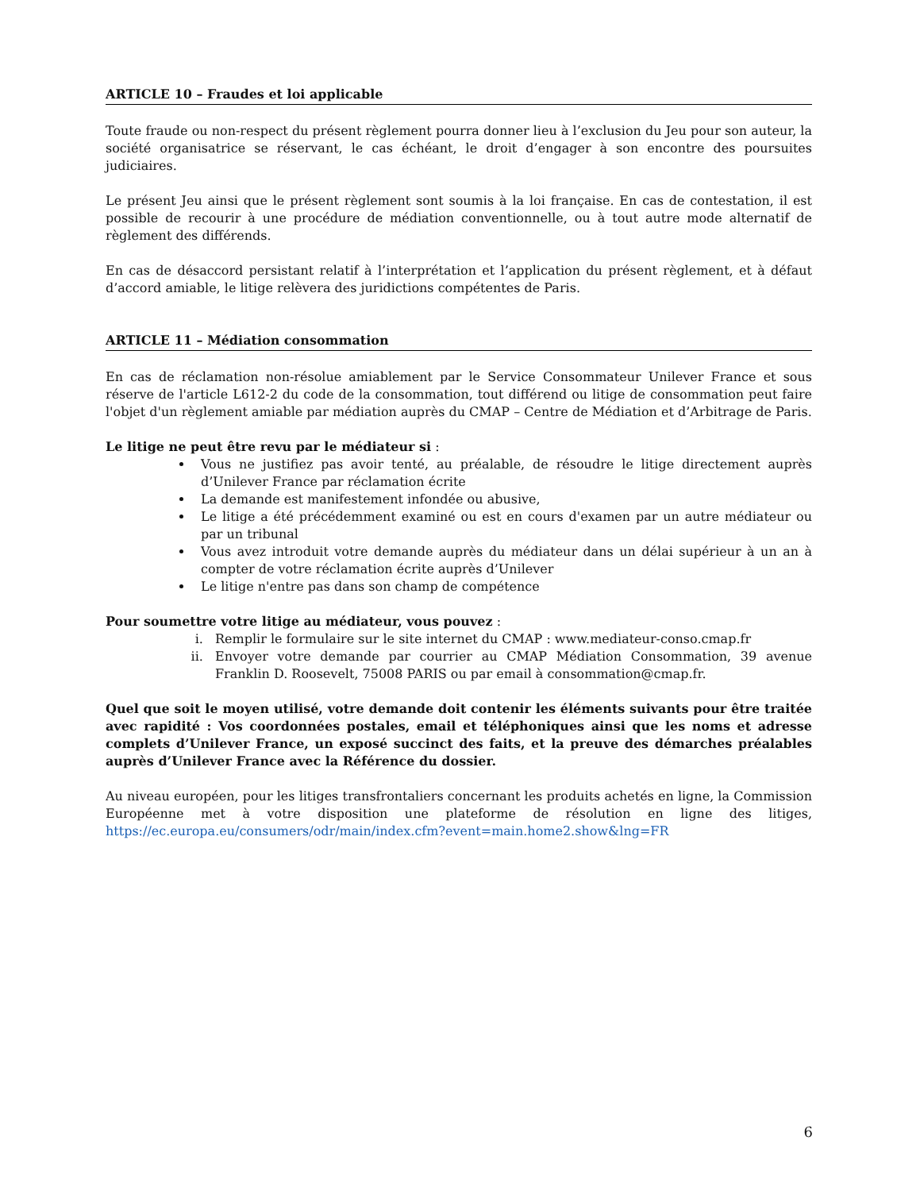ARTICLE 10 – Fraudes et loi applicable
Toute fraude ou non-respect du présent règlement pourra donner lieu à l’exclusion du Jeu pour son auteur, la société organisatrice se réservant, le cas échéant, le droit d’engager à son encontre des poursuites judiciaires.
Le présent Jeu ainsi que le présent règlement sont soumis à la loi française. En cas de contestation, il est possible de recourir à une procédure de médiation conventionnelle, ou à tout autre mode alternatif de règlement des différends.
En cas de désaccord persistant relatif à l’interprétation et l’application du présent règlement, et à défaut d’accord amiable, le litige relèvera des juridictions compétentes de Paris.
ARTICLE 11 – Médiation consommation
En cas de réclamation non-résolue amiablement par le Service Consommateur Unilever France et sous réserve de l'article L612-2 du code de la consommation, tout différend ou litige de consommation peut faire l'objet d'un règlement amiable par médiation auprès du CMAP – Centre de Médiation et d’Arbitrage de Paris.
Le litige ne peut être revu par le médiateur si :
Vous ne justifiez pas avoir tenté, au préalable, de résoudre le litige directement auprès d’Unilever France par réclamation écrite
La demande est manifestement infondée ou abusive,
Le litige a été précédemment examiné ou est en cours d'examen par un autre médiateur ou par un tribunal
Vous avez introduit votre demande auprès du médiateur dans un délai supérieur à un an à compter de votre réclamation écrite auprès d’Unilever
Le litige n'entre pas dans son champ de compétence
Pour soumettre votre litige au médiateur, vous pouvez :
i. Remplir le formulaire sur le site internet du CMAP : www.mediateur-conso.cmap.fr
ii. Envoyer votre demande par courrier au CMAP Médiation Consommation, 39 avenue Franklin D. Roosevelt, 75008 PARIS ou par email à consommation@cmap.fr.
Quel que soit le moyen utilisé, votre demande doit contenir les éléments suivants pour être traitée avec rapidité : Vos coordonnées postales, email et téléphoniques ainsi que les noms et adresse complets d’Unilever France, un exposé succinct des faits, et la preuve des démarches préalables auprès d’Unilever France avec la Référence du dossier.
Au niveau européen, pour les litiges transfrontaliers concernant les produits achetés en ligne, la Commission Européenne met à votre disposition une plateforme de résolution en ligne des litiges, https://ec.europa.eu/consumers/odr/main/index.cfm?event=main.home2.show&lng=FR
6